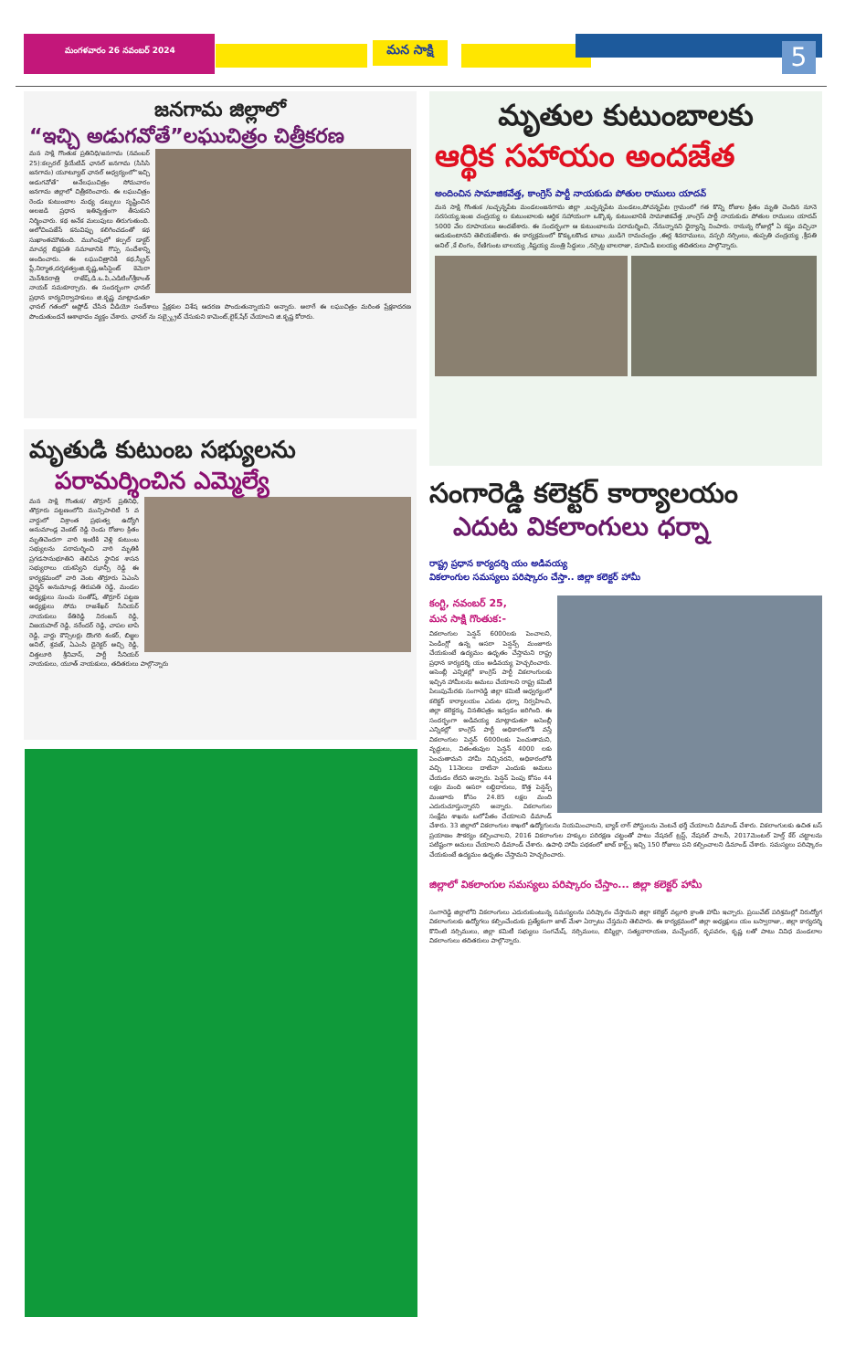మంగళవారం 26 నవంబర్ 2024
మన సాక్షి 5
జనగామ జిల్లాలో
“ఇచ్చి అడుగవోతే”లఘుచిత్రం చిత్రీకరణ
మన సాక్షి గొంతుక ప్రతినిధి/జనగామ (నవంబర్ 25):కల్పరల్ క్రియేటివ్ ఛానల్ జనగామ (సిసిసి జనగామ) యూట్యూబ్ ఛానల్ అధ్వర్యంలో“ఇచ్చి అడుగవోతే” అనేలఘుచిత్రం సోమవారం జనగామ జిల్లాలో చిత్రీకరించారు. ఈ లఘుచిత్రం రెండు కుటుంబాల మధ్య డబ్బులు సృష్టించిన అలజడి ప్రధాన ఇతివృత్తంగా తీసుకుని నిర్మించారు. కథ అనేక మలుపులు తిరుగుతుంది. అలోచింపజేసే కనువిప్పు కలిగించడంతో కథ సుఖాంతమౌతుంది. ముగింపులో కల్పల్ డాక్టర్ మాచర్ల బిక్షపతి సమాజానికి గొప్ప సందేశాన్ని అందించారు. ఈ లఘుచిత్రానికి కథ,స్క్రీన్ ప్లే,నిర్మాత,దర్శకత్వంజి.కృష్ణ,అసిస్టెంట్ కెమెరా మెన్‌శివరాత్రి రాజేష్,డి.ఒ.పి,ఎడిటింగ్‌శ్రీకాంత్ నాయక్ సమకూర్చారు. ఈ సందర్భంగా ఛానల్ ప్రధాన కార్యనిర్వాహకులు జి.కృష్ణ మాట్లాడుతూ ఛానల్ గతంలో అప్లోడ్ చేసిన వీడియో సందేశాలు ప్రేక్షకుల విశేష ఆదరణ పొందుతున్నాయని అన్నారు. అలాగే ఈ లఘుచిత్రం మరింత ప్రేక్షకాదరణ పొందుతుందనే ఆశాభావం వ్యక్తం చేశారు. ఛానల్ ను సబ్స్క్రైబ్ చేసుకుని కామెంట్,లైక్,షేర్ చేయాలని జి.కృష్ణ కోరారు.
మృతుడి కుటుంబ సభ్యులను
పరామర్శించిన ఎమ్మెల్యే
మన సాక్షి గొంతుక/ తొర్రూర్ ప్రతినిధి, తొర్రూరు పట్టణంలోని మున్సిపాలిటీ 5 వ వార్డులో విశ్రాంత ప్రభుత్వ ఉద్యోగి అనుమాండ్ల వెంకట్ రెడ్డి రెండు రోజుల క్రితం మృతిచెందగా వారి ఇంటికి వెళ్లి కుటుంబ సభ్యులను పరామర్శించి వారి మృతికి ప్రగడసానుభూతిని తెలిపిన స్థానిక శాసన సభ్యురాలు యశస్విని ఝాన్సీ రెడ్డి ఈ కార్యక్రమంలో వారి వెంట తొర్రూరు ఏఎంసి చైర్మన్ అనుమాండ్ల తిరుపతి రెడ్డి, మండల అధ్యక్షులు సుంచు సంతోష్, తొర్రూర్ పట్టణ అధ్యక్షులు సోమ రాజశేఖర్ సీనియర్ నాయకులు కేతిరెడ్డి నిరంజన్ రెడ్డి, విజయపాల్ రెడ్డి, నరేందర్ రెడ్డి, చాపల బాపి రెడ్డి, వార్డు కౌన్సిలర్లు దొంగరి శంకర్, బిజ్జల అనిల్, శ్రవణ్, ఏఎంసి డైరెక్టర్ అచ్చి రెడ్డి, చిత్తలూరి శ్రీనివాస్, పార్టీ సీనియర్ నాయకులు, యూత్ నాయకులు, తదితరులు పాల్గొన్నారు
మృతుల కుటుంబాలకు
ఆర్థిక సహాయం అందజేత
అందించిన సామాజికవేత్త, కాంగ్రెస్ పార్టీ నాయకుడు పోతుల రాములు యాదవ్
మన సాక్షి గొంతుక /బచ్చన్నపేట మండలంజనగామ జిల్లా ,బచ్చన్నపేట మండలం,పోచన్నపేట గ్రామంలో గత కొన్ని రోజుల క్రితం మృతి చెందిన నూనె సరసయ్య,ఇంజ చంద్రయ్య ల కుటుంబాలకు ఆర్థిక సహాయంగా ఒక్కొక్క కుటుంబానికి సామాజికవేత్త ,కాంగ్రెస్ పార్టీ నాయకుడు పోతుల రాములు యాదవ్ 5000 వేల రూపాయలు అందజేశారు. ఈ సందర్భంగా ఆ కుటుంబాలను పరామర్శించి, నేనున్నానని ధైర్యాన్ని నింపారు. రానున్న రోజుల్లో ఏ కష్టం వచ్చినా ఆదుకుంటానని తెలియజేశారు. ఈ కార్యక్రమంలో కొక్కులకొండ బాబు ,బుడిగె రామచంద్రం ,ఈర్ల శివరాములు, వస్పరి నర్సింలు, తుప్పతి చంద్రయ్య ,శ్రీపతి అనిల్ ,కే లింగం, రేణిగుంట బాలయ్య ,కిష్టయ్య మంత్రి సిద్ధులు ,నర్సెట్ట బాలరాజు, మామిడి ఐలయ్య తదితరులు పాల్గొన్నారు.
సంగారెడ్డి కలెక్టర్ కార్యాలయం
ఎదుట వికలాంగులు ధర్నా
రాష్ట్ర ప్రధాన కార్యదర్శి యం అడివయ్య
వికలాంగుల సమస్యలు పరిష్కారం చేస్తా.. జిల్లా కలెక్టర్ హామీ
కంగ్టి, నవంబర్ 25,
మన సాక్షి గొంతుక:-
వికలాంగుల పెన్షన్ 6000లకు పెంచాలని, పెండింగ్లో ఉన్న ఆసరా పెన్షన్స్ మంజూరు చేయకుంటే ఉద్యమం ఉధృతం చేస్తామని రాష్ట్ర ప్రధాన కార్యదర్శి యం అడివయ్య హెచ్చరించారు. అసెంబ్లీ ఎన్నికల్లో కాంగ్రెస్ పార్టీ వికలాంగులకు ఇచ్చిన హామీలను అమలు చేయాలని రాష్ట్ర కమిటీ పిలుపుమేరకు సంగారెడ్డి జిల్లా కమిటీ ఆధ్వర్యంలో కలెక్టర్ కార్యాలయం ఎదుట ధర్నా నిర్వహించి, జిల్లా కలెక్టర్కు వినతిపత్రం ఇవ్వడం జరిగింది. ఈ సందర్భంగా అడివయ్య మాట్లాడుతూ అసెంబ్లీ ఎన్నికల్లో కాంగ్రెస్ పార్టీ అధికారంలోకి వస్తే వికలాంగుల పెన్షన్ 6000లకు పెంచుతామని, వృద్ధులు, వితంతువుల పెన్షన్ 4000 లకు పెంచుతామని హామీ నిచ్చినరని, అధికారంలోకి వచ్చి 11నెలలు దాటినా ఎందుకు అమలు చేయడం లేదని అన్నారు. పెన్షన్ పెంపు కోసం 44 లక్షల మంది ఆసరా లబ్ధిదారులు, కొత్త పెన్షన్స్ మంజూరు కోసం 24.85 లక్షల మంది ఎదురుచూస్తున్నారని అన్నారు. వికలాంగుల సంక్షేమ శాఖను బలోపేతం చేయాలని డిమాండ్ చేశారు. 33 జిల్లాలో వికలాంగుల శాఖలో ఉద్యోగులను నియమించాలని, బ్యాక్ లాగ్ పోస్టులను వెంటనే భర్తీ చేయాలని డిమాండ్ చేశారు. వికలాంగులకు ఉచిత బస్ ప్రయాణం సౌకర్యం కల్పించాలని, 2016 వికలాంగుల హక్కుల పరిరక్షణ చట్టంతో పాటు నేషనల్ ట్రస్ట్, నేషనల్ పాలసీ, 2017మెంటల్ హెల్త్ కేర్ చట్టాలను పటిష్టంగా అమలు చేయాలని డిమాండ్ చేశారు. ఉపాధి హామీ పథకంలో జాబ్ కార్డ్స్ ఇచ్చి 150 రోజులు పని కల్పించాలని డిమాండ్ చేశారు. సమస్యలు పరిష్కారం చేయకుంటే ఉద్యమం ఉధృతం చేస్తామని హెచ్చరించారు.
జిల్లాలో వికలాంగుల సమస్యలు పరిష్కారం చేస్తాం... జిల్లా కలెక్టర్ హామీ
సంగారెడ్డి జిల్లాలోని వికలాంగులు ఎదురుకుంటున్న సమస్యలను పరిష్కారం చేస్తామని జిల్లా కలెక్టర్ వల్లూరి క్రాంతి హామీ ఇచ్చారు. ప్రయివేట్ పరిశ్రమల్లో నిరుద్యోగ వికలాంగులకు ఉద్యోగలు కల్పించేందుకు ప్రత్యేకంగా జాబ్ మేళా ఏర్పాటు చేస్తమని తెలిపారు. ఈ కార్యక్రమంలో జిల్లా అధ్యక్షులు యం బస్వారాజు,, జిల్లా కార్యదర్శి కొనింటి నర్సిములు, జిల్లా కమిటీ సభ్యులు సంగమేష్, నర్సిములు, బిస్మిల్లా, సత్యనారాయణ, మచ్చేందర్, కృపవరం, కృష్ణ లతో పాటు వివిధ మండలాల వికలాంగులు తదితరులు పాల్గొన్నారు.